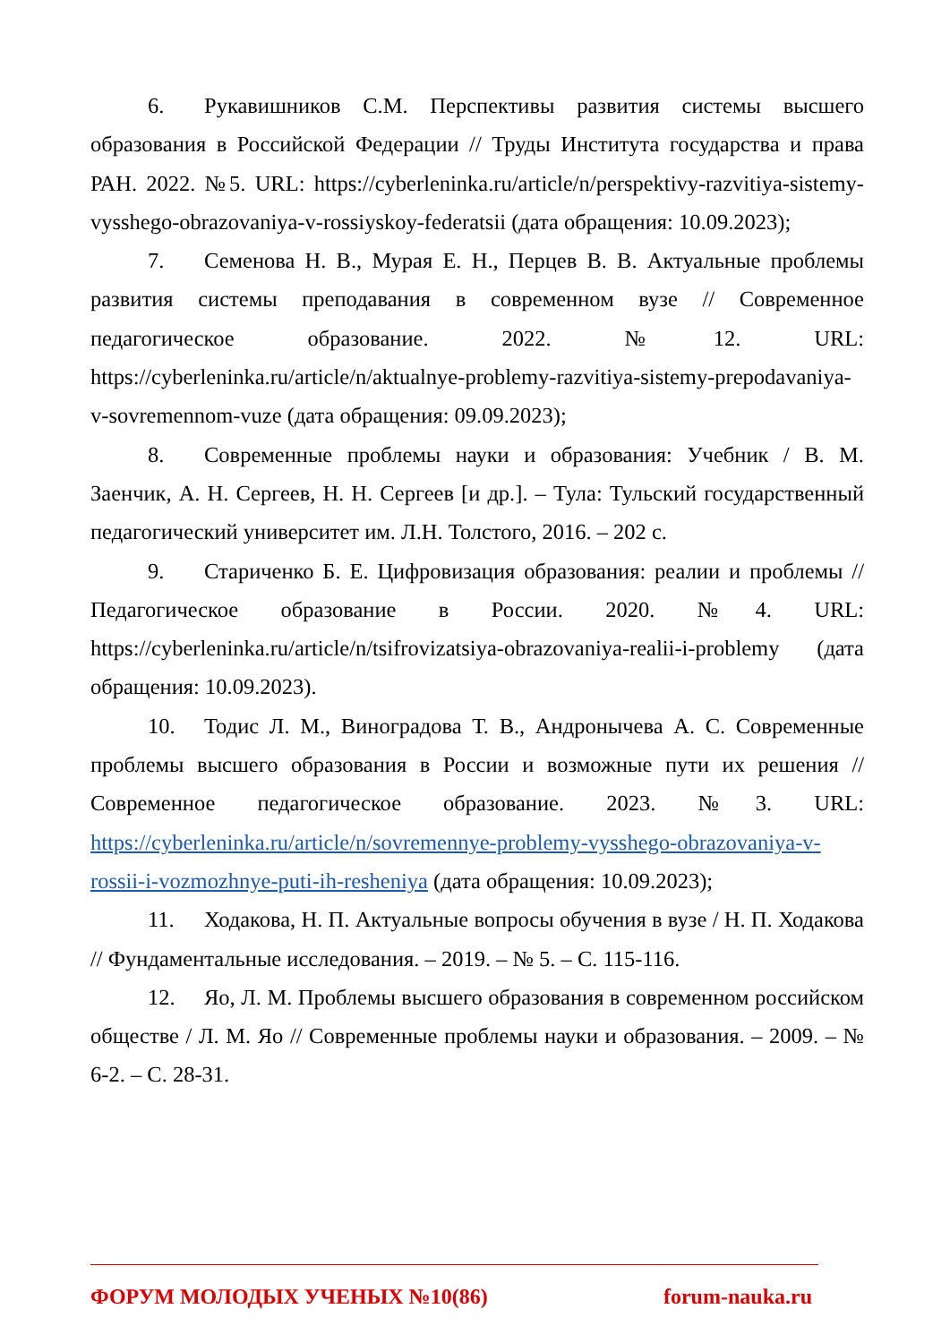6. Рукавишников С.М. Перспективы развития системы высшего образования в Российской Федерации // Труды Института государства и права РАН. 2022. №5. URL: https://cyberleninka.ru/article/n/perspektivy-razvitiya-sistemy-vysshego-obrazovaniya-v-rossiyskoy-federatsii (дата обращения: 10.09.2023);
7. Семенова Н. В., Мурая Е. Н., Перцев В. В. Актуальные проблемы развития системы преподавания в современном вузе // Современное педагогическое образование. 2022. №12. URL: https://cyberleninka.ru/article/n/aktualnye-problemy-razvitiya-sistemy-prepodavaniya-v-sovremennom-vuze (дата обращения: 09.09.2023);
8. Современные проблемы науки и образования: Учебник / В. М. Заенчик, А. Н. Сергеев, Н. Н. Сергеев [и др.]. – Тула: Тульский государственный педагогический университет им. Л.Н. Толстого, 2016. – 202 с.
9. Стариченко Б. Е. Цифровизация образования: реалии и проблемы // Педагогическое образование в России. 2020. №4. URL: https://cyberleninka.ru/article/n/tsifrovizatsiya-obrazovaniya-realii-i-problemy (дата обращения: 10.09.2023).
10. Тодис Л. М., Виноградова Т. В., Андронычева А. С. Современные проблемы высшего образования в России и возможные пути их решения // Современное педагогическое образование. 2023. №3. URL: https://cyberleninka.ru/article/n/sovremennye-problemy-vysshego-obrazovaniya-v-rossii-i-vozmozhnye-puti-ih-resheniya (дата обращения: 10.09.2023);
11. Ходакова, Н. П. Актуальные вопросы обучения в вузе / Н. П. Ходакова // Фундаментальные исследования. – 2019. – № 5. – С. 115-116.
12. Яо, Л. М. Проблемы высшего образования в современном российском обществе / Л. М. Яо // Современные проблемы науки и образования. – 2009. – № 6-2. – С. 28-31.
ФОРУМ МОЛОДЫХ УЧЕНЫХ №10(86) forum-nauka.ru